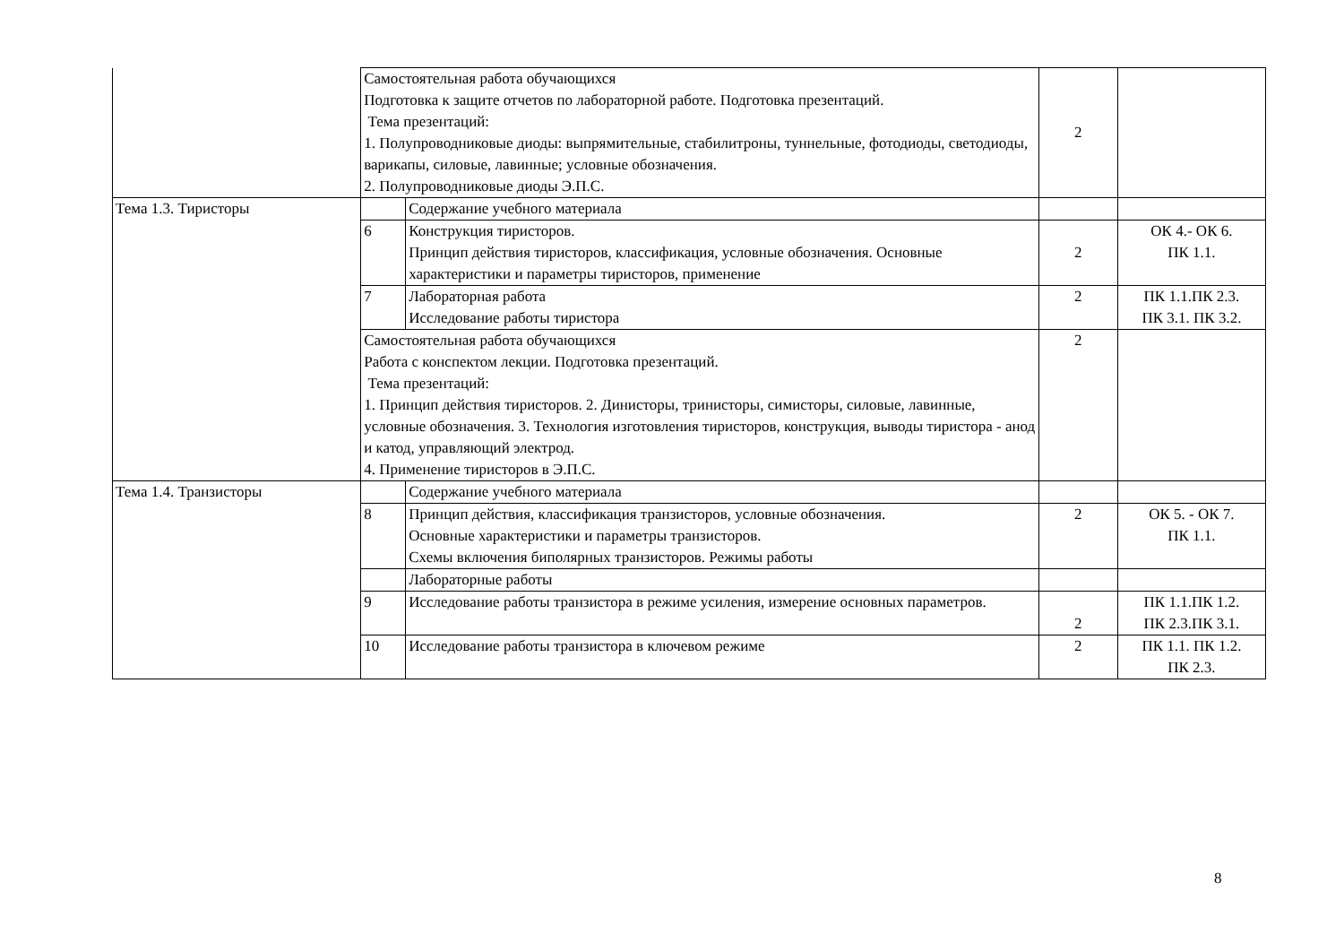| | Самостоятельная работа обучающихся Подготовка к защите отчетов по лабораторной работе. Подготовка презентаций. Тема презентаций: 1. Полупроводниковые диоды: выпрямительные, стабилитроны, туннельные, фотодиоды, светодиоды, варикапы, силовые, лавинные; условные обозначения. 2. Полупроводниковые диоды Э.П.С. | | 2 | |
| Тема 1.3. Тиристоры | | Содержание учебного материала | | |
| | 6 | Конструкция тиристоров. Принцип действия тиристоров, классификация, условные обозначения. Основные характеристики и параметры тиристоров, применение | 2 | ОК 4.- ОК 6. ПК 1.1. |
| | 7 | Лабораторная работа Исследование работы тиристора | 2 | ПК 1.1.ПК 2.3. ПК 3.1. ПК 3.2. |
| | Самостоятельная работа обучающихся Работа с конспектом лекции. Подготовка презентаций. Тема презентаций: 1. Принцип действия тиристоров. 2. Динисторы, тринисторы, симисторы, силовые, лавинные, условные обозначения. 3. Технология изготовления тиристоров, конструкция, выводы тиристора - анод и катод, управляющий электрод. 4. Применение тиристоров в Э.П.С. | | 2 | |
| Тема 1.4. Транзисторы | | Содержание учебного материала | | |
| | 8 | Принцип действия, классификация транзисторов, условные обозначения. Основные характеристики и параметры транзисторов. Схемы включения биполярных транзисторов. Режимы работы | 2 | ОК 5. - ОК 7. ПК 1.1. |
| | | Лабораторные работы | | |
| | 9 | Исследование работы транзистора в режиме усиления, измерение основных параметров. | 2 | ПК 1.1.ПК 1.2. ПК 2.3.ПК 3.1. |
| | 10 | Исследование работы транзистора в ключевом режиме | 2 | ПК 1.1. ПК 1.2. ПК 2.3. |
8